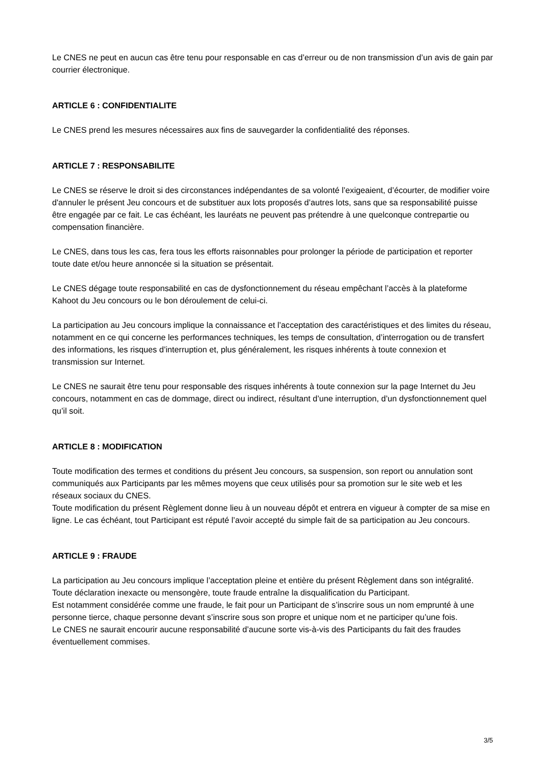Le CNES ne peut en aucun cas être tenu pour responsable en cas d’erreur ou de non transmission d’un avis de gain par courrier électronique.
ARTICLE 6 : CONFIDENTIALITE
Le CNES prend les mesures nécessaires aux fins de sauvegarder la confidentialité des réponses.
ARTICLE 7 : RESPONSABILITE
Le CNES se réserve le droit si des circonstances indépendantes de sa volonté l’exigeaient, d’écourter, de modifier voire d'annuler le présent Jeu concours et de substituer aux lots proposés d’autres lots, sans que sa responsabilité puisse être engagée par ce fait. Le cas échéant, les lauréats ne peuvent pas prétendre à une quelconque contrepartie ou compensation financière.
Le CNES, dans tous les cas, fera tous les efforts raisonnables pour prolonger la période de participation et reporter toute date et/ou heure annoncée si la situation se présentait.
Le CNES dégage toute responsabilité en cas de dysfonctionnement du réseau empêchant l’accès à la plateforme Kahoot du Jeu concours ou le bon déroulement de celui-ci.
La participation au Jeu concours implique la connaissance et l’acceptation des caractéristiques et des limites du réseau, notamment en ce qui concerne les performances techniques, les temps de consultation, d’interrogation ou de transfert des informations, les risques d’interruption et, plus généralement, les risques inhérents à toute connexion et transmission sur Internet.
Le CNES ne saurait être tenu pour responsable des risques inhérents à toute connexion sur la page Internet du Jeu concours, notamment en cas de dommage, direct ou indirect, résultant d’une interruption, d’un dysfonctionnement quel qu’il soit.
ARTICLE 8 : MODIFICATION
Toute modification des termes et conditions du présent Jeu concours, sa suspension, son report ou annulation sont communiqués aux Participants par les mêmes moyens que ceux utilisés pour sa promotion sur le site web et les réseaux sociaux du CNES.
Toute modification du présent Règlement donne lieu à un nouveau dépôt et entrera en vigueur à compter de sa mise en ligne. Le cas échéant, tout Participant est réputé l’avoir accepté du simple fait de sa participation au Jeu concours.
ARTICLE 9 : FRAUDE
La participation au Jeu concours implique l’acceptation pleine et entière du présent Règlement dans son intégralité. Toute déclaration inexacte ou mensongère, toute fraude entraîne la disqualification du Participant.
Est notamment considérée comme une fraude, le fait pour un Participant de s’inscrire sous un nom emprunté à une personne tierce, chaque personne devant s’inscrire sous son propre et unique nom et ne participer qu’une fois.
Le CNES ne saurait encourir aucune responsabilité d’aucune sorte vis-à-vis des Participants du fait des fraudes éventuellement commises.
3/5